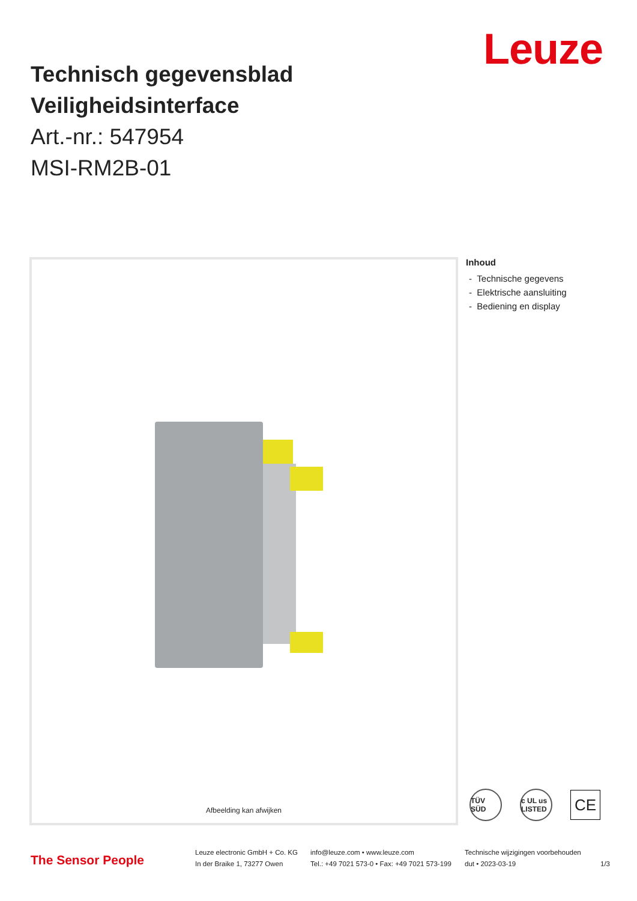Leuze
Technisch gegevensblad
Veiligheidsinterface
Art.-nr.: 547954
MSI-RM2B-01
Afbeelding kan afwijken
Inhoud
- Technische gegevens
- Elektrische aansluiting
- Bediening en display
TÜV SÜD
c UL us LISTED
CE
The Sensor People
Leuze electronic GmbH + Co. KG
In der Braike 1, 73277 Owen
info@leuze.com • www.leuze.com
Tel.: +49 7021 573-0 • Fax: +49 7021 573-199
Technische wijzigingen voorbehouden
dut • 2023-03-19
1/3